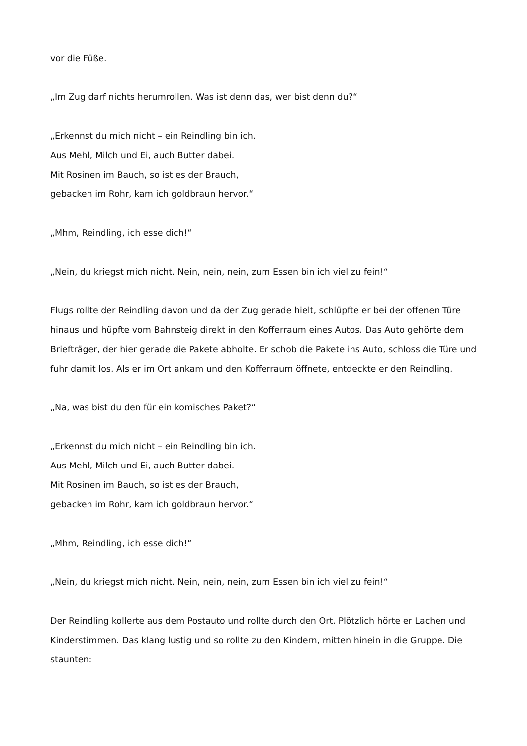vor die Füße.
„Im Zug darf nichts herumrollen. Was ist denn das, wer bist denn du?“
„Erkennst du mich nicht – ein Reindling bin ich.
Aus Mehl, Milch und Ei, auch Butter dabei.
Mit Rosinen im Bauch, so ist es der Brauch,
gebacken im Rohr, kam ich goldbraun hervor.“
„Mhm, Reindling, ich esse dich!“
„Nein, du kriegst mich nicht. Nein, nein, nein, zum Essen bin ich viel zu fein!“
Flugs rollte der Reindling davon und da der Zug gerade hielt, schlüpfte er bei der offenen Türe hinaus und hüpfte vom Bahnsteig direkt in den Kofferraum eines Autos. Das Auto gehörte dem Briefträger, der hier gerade die Pakete abholte. Er schob die Pakete ins Auto, schloss die Türe und fuhr damit los. Als er im Ort ankam und den Kofferraum öffnete, entdeckte er den Reindling.
„Na, was bist du den für ein komisches Paket?“
„Erkennst du mich nicht – ein Reindling bin ich.
Aus Mehl, Milch und Ei, auch Butter dabei.
Mit Rosinen im Bauch, so ist es der Brauch,
gebacken im Rohr, kam ich goldbraun hervor.“
„Mhm, Reindling, ich esse dich!“
„Nein, du kriegst mich nicht. Nein, nein, nein, zum Essen bin ich viel zu fein!“
Der Reindling kollerte aus dem Postauto und rollte durch den Ort. Plötzlich hörte er Lachen und Kinderstimmen. Das klang lustig und so rollte zu den Kindern, mitten hinein in die Gruppe. Die staunten: